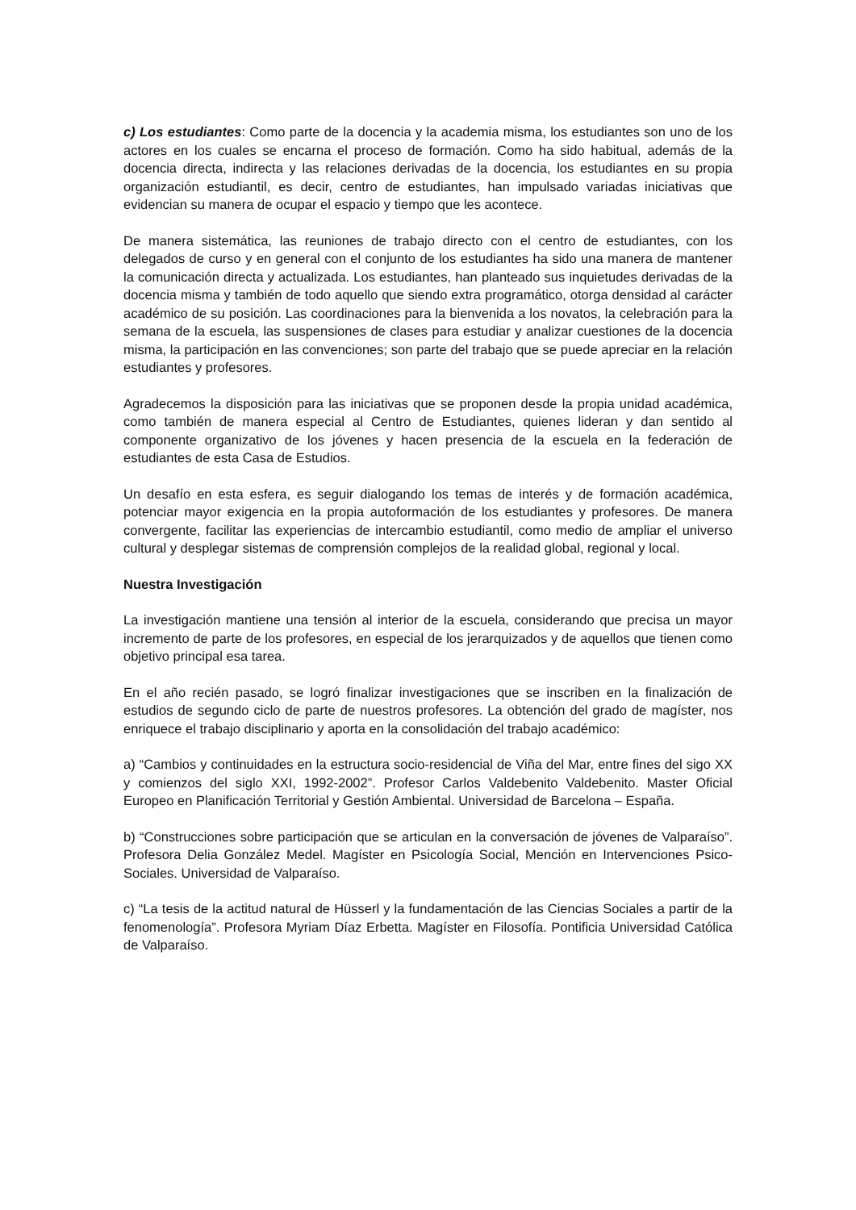c) Los estudiantes: Como parte de la docencia y la academia misma, los estudiantes son uno de los actores en los cuales se encarna el proceso de formación. Como ha sido habitual, además de la docencia directa, indirecta y las relaciones derivadas de la docencia, los estudiantes en su propia organización estudiantil, es decir, centro de estudiantes, han impulsado variadas iniciativas que evidencian su manera de ocupar el espacio y tiempo que les acontece.
De manera sistemática, las reuniones de trabajo directo con el centro de estudiantes, con los delegados de curso y en general con el conjunto de los estudiantes ha sido una manera de mantener la comunicación directa y actualizada. Los estudiantes, han planteado sus inquietudes derivadas de la docencia misma y también de todo aquello que siendo extra programático, otorga densidad al carácter académico de su posición. Las coordinaciones para la bienvenida a los novatos, la celebración para la semana de la escuela, las suspensiones de clases para estudiar y analizar cuestiones de la docencia misma, la participación en las convenciones; son parte del trabajo que se puede apreciar en la relación estudiantes y profesores.
Agradecemos la disposición para las iniciativas que se proponen desde la propia unidad académica, como también de manera especial al Centro de Estudiantes, quienes lideran y dan sentido al componente organizativo de los jóvenes y hacen presencia de la escuela en la federación de estudiantes de esta Casa de Estudios.
Un desafío en esta esfera, es seguir dialogando los temas de interés y de formación académica, potenciar mayor exigencia en la propia autoformación de los estudiantes y profesores. De manera convergente, facilitar las experiencias de intercambio estudiantil, como medio de ampliar el universo cultural y desplegar sistemas de comprensión complejos de la realidad global, regional y local.
Nuestra Investigación
La investigación mantiene una tensión al interior de la escuela, considerando que precisa un mayor incremento de parte de los profesores, en especial de los jerarquizados y de aquellos que tienen como objetivo principal esa tarea.
En el año recién pasado, se logró finalizar investigaciones que se inscriben en la finalización de estudios de segundo ciclo de parte de nuestros profesores. La obtención del grado de magíster, nos enriquece el trabajo disciplinario y aporta en la consolidación del trabajo académico:
a) “Cambios y continuidades en la estructura socio-residencial de Viña del Mar, entre fines del sigo XX y comienzos del siglo XXI, 1992-2002”. Profesor Carlos Valdebenito Valdebenito. Master Oficial Europeo en Planificación Territorial y Gestión Ambiental. Universidad de Barcelona – España.
b) “Construcciones sobre participación que se articulan en la conversación de jóvenes de Valparaíso”. Profesora Delia González Medel. Magíster en Psicología Social, Mención en Intervenciones Psico-Sociales. Universidad de Valparaíso.
c) “La tesis de la actitud natural de Hüsserl y la fundamentación de las Ciencias Sociales a partir de la fenomenología”. Profesora Myriam Díaz Erbetta. Magíster en Filosofía. Pontificia Universidad Católica de Valparaíso.